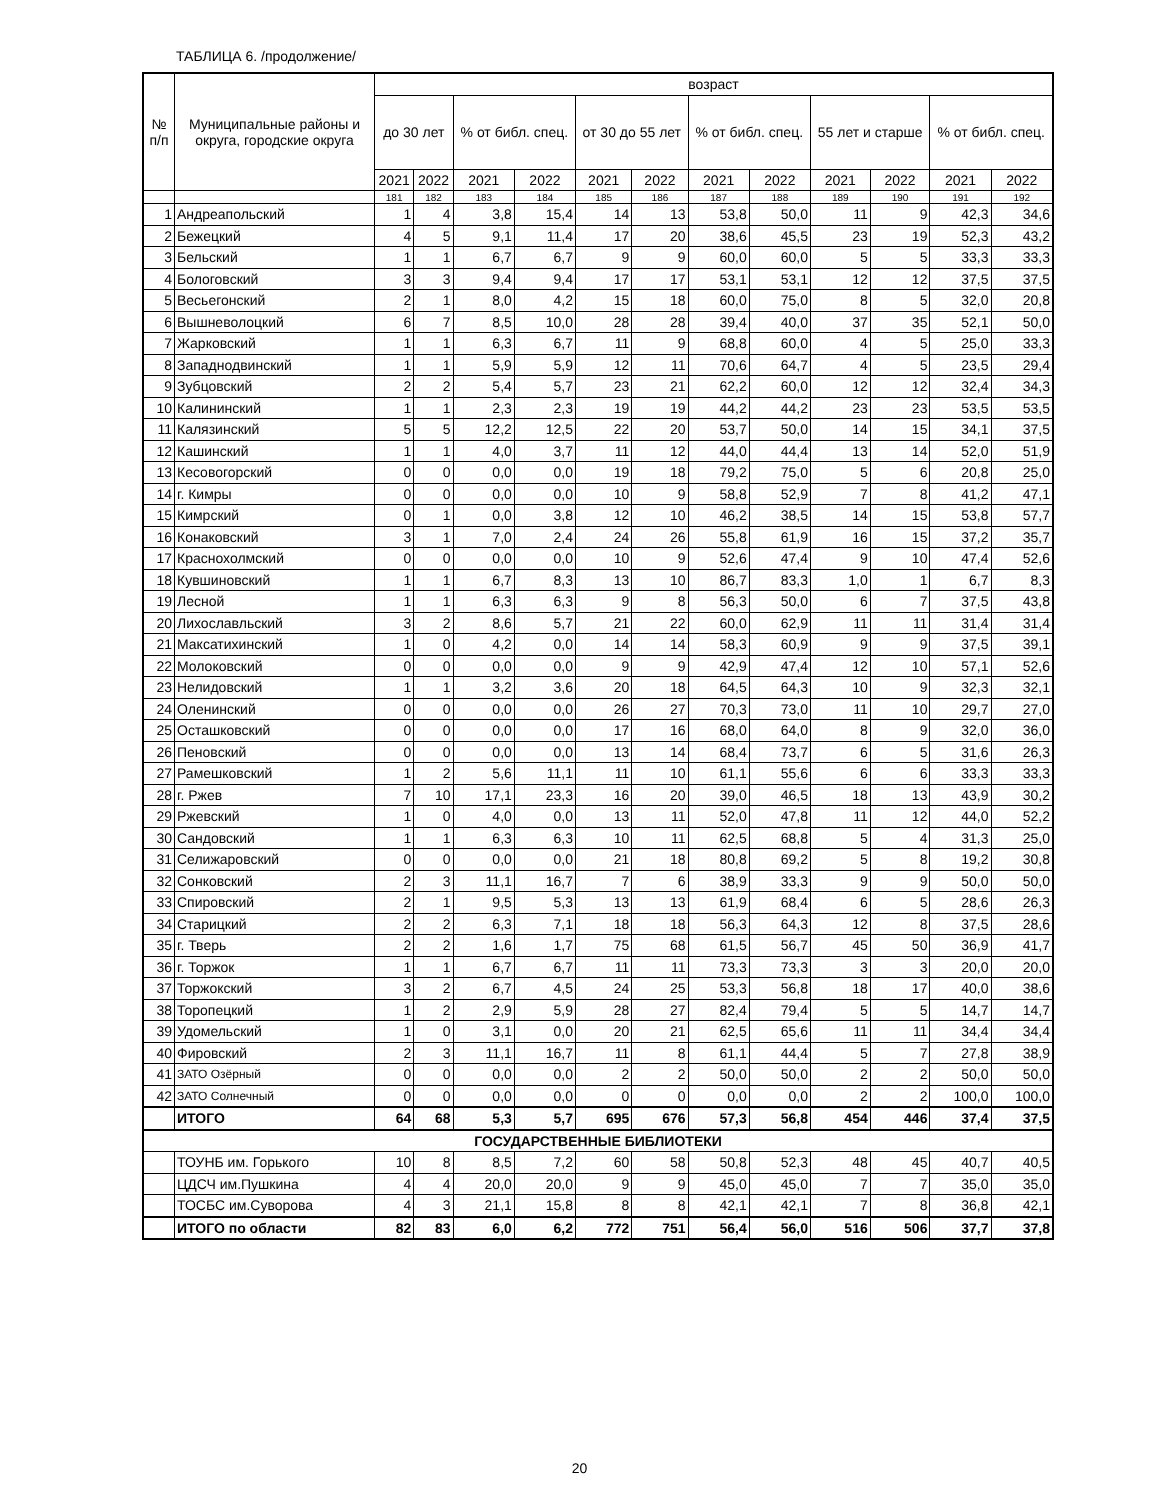ТАБЛИЦА 6. /продолжение/
| № п/п | Муниципальные районы и округа, городские округа | возраст | | | | | | | | | | | |
| --- | --- | --- | --- | --- | --- | --- | --- | --- | --- | --- | --- | --- | --- |
| | | до 30 лет | | % от библ. спец. | | от 30 до 55 лет | | % от библ. спец. | | 55 лет и старше | | % от библ. спец. | |
| | | 2021 | 2022 | 2021 | 2022 | 2021 | 2022 | 2021 | 2022 | 2021 | 2022 | 2021 | 2022 |
| | | 181 | 182 | 183 | 184 | 185 | 186 | 187 | 188 | 189 | 190 | 191 | 192 |
| 1 | Андреапольский | 1 | 4 | 3,8 | 15,4 | 14 | 13 | 53,8 | 50,0 | 11 | 9 | 42,3 | 34,6 |
| 2 | Бежецкий | 4 | 5 | 9,1 | 11,4 | 17 | 20 | 38,6 | 45,5 | 23 | 19 | 52,3 | 43,2 |
| 3 | Бельский | 1 | 1 | 6,7 | 6,7 | 9 | 9 | 60,0 | 60,0 | 5 | 5 | 33,3 | 33,3 |
| 4 | Бологовский | 3 | 3 | 9,4 | 9,4 | 17 | 17 | 53,1 | 53,1 | 12 | 12 | 37,5 | 37,5 |
| 5 | Весьегонский | 2 | 1 | 8,0 | 4,2 | 15 | 18 | 60,0 | 75,0 | 8 | 5 | 32,0 | 20,8 |
| 6 | Вышневолоцкий | 6 | 7 | 8,5 | 10,0 | 28 | 28 | 39,4 | 40,0 | 37 | 35 | 52,1 | 50,0 |
| 7 | Жарковский | 1 | 1 | 6,3 | 6,7 | 11 | 9 | 68,8 | 60,0 | 4 | 5 | 25,0 | 33,3 |
| 8 | Западнодвинский | 1 | 1 | 5,9 | 5,9 | 12 | 11 | 70,6 | 64,7 | 4 | 5 | 23,5 | 29,4 |
| 9 | Зубцовский | 2 | 2 | 5,4 | 5,7 | 23 | 21 | 62,2 | 60,0 | 12 | 12 | 32,4 | 34,3 |
| 10 | Калининский | 1 | 1 | 2,3 | 2,3 | 19 | 19 | 44,2 | 44,2 | 23 | 23 | 53,5 | 53,5 |
| 11 | Калязинский | 5 | 5 | 12,2 | 12,5 | 22 | 20 | 53,7 | 50,0 | 14 | 15 | 34,1 | 37,5 |
| 12 | Кашинский | 1 | 1 | 4,0 | 3,7 | 11 | 12 | 44,0 | 44,4 | 13 | 14 | 52,0 | 51,9 |
| 13 | Кесовогорский | 0 | 0 | 0,0 | 0,0 | 19 | 18 | 79,2 | 75,0 | 5 | 6 | 20,8 | 25,0 |
| 14 | г. Кимры | 0 | 0 | 0,0 | 0,0 | 10 | 9 | 58,8 | 52,9 | 7 | 8 | 41,2 | 47,1 |
| 15 | Кимрский | 0 | 1 | 0,0 | 3,8 | 12 | 10 | 46,2 | 38,5 | 14 | 15 | 53,8 | 57,7 |
| 16 | Конаковский | 3 | 1 | 7,0 | 2,4 | 24 | 26 | 55,8 | 61,9 | 16 | 15 | 37,2 | 35,7 |
| 17 | Краснохолмский | 0 | 0 | 0,0 | 0,0 | 10 | 9 | 52,6 | 47,4 | 9 | 10 | 47,4 | 52,6 |
| 18 | Кувшиновский | 1 | 1 | 6,7 | 8,3 | 13 | 10 | 86,7 | 83,3 | 1,0 | 1 | 6,7 | 8,3 |
| 19 | Лесной | 1 | 1 | 6,3 | 6,3 | 9 | 8 | 56,3 | 50,0 | 6 | 7 | 37,5 | 43,8 |
| 20 | Лихославльский | 3 | 2 | 8,6 | 5,7 | 21 | 22 | 60,0 | 62,9 | 11 | 11 | 31,4 | 31,4 |
| 21 | Максатихинский | 1 | 0 | 4,2 | 0,0 | 14 | 14 | 58,3 | 60,9 | 9 | 9 | 37,5 | 39,1 |
| 22 | Молоковский | 0 | 0 | 0,0 | 0,0 | 9 | 9 | 42,9 | 47,4 | 12 | 10 | 57,1 | 52,6 |
| 23 | Нелидовский | 1 | 1 | 3,2 | 3,6 | 20 | 18 | 64,5 | 64,3 | 10 | 9 | 32,3 | 32,1 |
| 24 | Оленинский | 0 | 0 | 0,0 | 0,0 | 26 | 27 | 70,3 | 73,0 | 11 | 10 | 29,7 | 27,0 |
| 25 | Осташковский | 0 | 0 | 0,0 | 0,0 | 17 | 16 | 68,0 | 64,0 | 8 | 9 | 32,0 | 36,0 |
| 26 | Пеновский | 0 | 0 | 0,0 | 0,0 | 13 | 14 | 68,4 | 73,7 | 6 | 5 | 31,6 | 26,3 |
| 27 | Рамешковский | 1 | 2 | 5,6 | 11,1 | 11 | 10 | 61,1 | 55,6 | 6 | 6 | 33,3 | 33,3 |
| 28 | г. Ржев | 7 | 10 | 17,1 | 23,3 | 16 | 20 | 39,0 | 46,5 | 18 | 13 | 43,9 | 30,2 |
| 29 | Ржевский | 1 | 0 | 4,0 | 0,0 | 13 | 11 | 52,0 | 47,8 | 11 | 12 | 44,0 | 52,2 |
| 30 | Сандовский | 1 | 1 | 6,3 | 6,3 | 10 | 11 | 62,5 | 68,8 | 5 | 4 | 31,3 | 25,0 |
| 31 | Селижаровский | 0 | 0 | 0,0 | 0,0 | 21 | 18 | 80,8 | 69,2 | 5 | 8 | 19,2 | 30,8 |
| 32 | Сонковский | 2 | 3 | 11,1 | 16,7 | 7 | 6 | 38,9 | 33,3 | 9 | 9 | 50,0 | 50,0 |
| 33 | Спировский | 2 | 1 | 9,5 | 5,3 | 13 | 13 | 61,9 | 68,4 | 6 | 5 | 28,6 | 26,3 |
| 34 | Старицкий | 2 | 2 | 6,3 | 7,1 | 18 | 18 | 56,3 | 64,3 | 12 | 8 | 37,5 | 28,6 |
| 35 | г. Тверь | 2 | 2 | 1,6 | 1,7 | 75 | 68 | 61,5 | 56,7 | 45 | 50 | 36,9 | 41,7 |
| 36 | г. Торжок | 1 | 1 | 6,7 | 6,7 | 11 | 11 | 73,3 | 73,3 | 3 | 3 | 20,0 | 20,0 |
| 37 | Торжокский | 3 | 2 | 6,7 | 4,5 | 24 | 25 | 53,3 | 56,8 | 18 | 17 | 40,0 | 38,6 |
| 38 | Торопецкий | 1 | 2 | 2,9 | 5,9 | 28 | 27 | 82,4 | 79,4 | 5 | 5 | 14,7 | 14,7 |
| 39 | Удомельский | 1 | 0 | 3,1 | 0,0 | 20 | 21 | 62,5 | 65,6 | 11 | 11 | 34,4 | 34,4 |
| 40 | Фировский | 2 | 3 | 11,1 | 16,7 | 11 | 8 | 61,1 | 44,4 | 5 | 7 | 27,8 | 38,9 |
| 41 | ЗАТО Озёрный | 0 | 0 | 0,0 | 0,0 | 2 | 2 | 50,0 | 50,0 | 2 | 2 | 50,0 | 50,0 |
| 42 | ЗАТО Солнечный | 0 | 0 | 0,0 | 0,0 | 0 | 0 | 0,0 | 0,0 | 2 | 2 | 100,0 | 100,0 |
| | ИТОГО | 64 | 68 | 5,3 | 5,7 | 695 | 676 | 57,3 | 56,8 | 454 | 446 | 37,4 | 37,5 |
| ГОСУДАРСТВЕННЫЕ БИБЛИОТЕКИ | | | | | | | | | | | | | |
| | ТОУНБ им. Горького | 10 | 8 | 8,5 | 7,2 | 60 | 58 | 50,8 | 52,3 | 48 | 45 | 40,7 | 40,5 |
| | ЦДСЧ им.Пушкина | 4 | 4 | 20,0 | 20,0 | 9 | 9 | 45,0 | 45,0 | 7 | 7 | 35,0 | 35,0 |
| | ТОСБС им.Суворова | 4 | 3 | 21,1 | 15,8 | 8 | 8 | 42,1 | 42,1 | 7 | 8 | 36,8 | 42,1 |
| | ИТОГО по области | 82 | 83 | 6,0 | 6,2 | 772 | 751 | 56,4 | 56,0 | 516 | 506 | 37,7 | 37,8 |
20